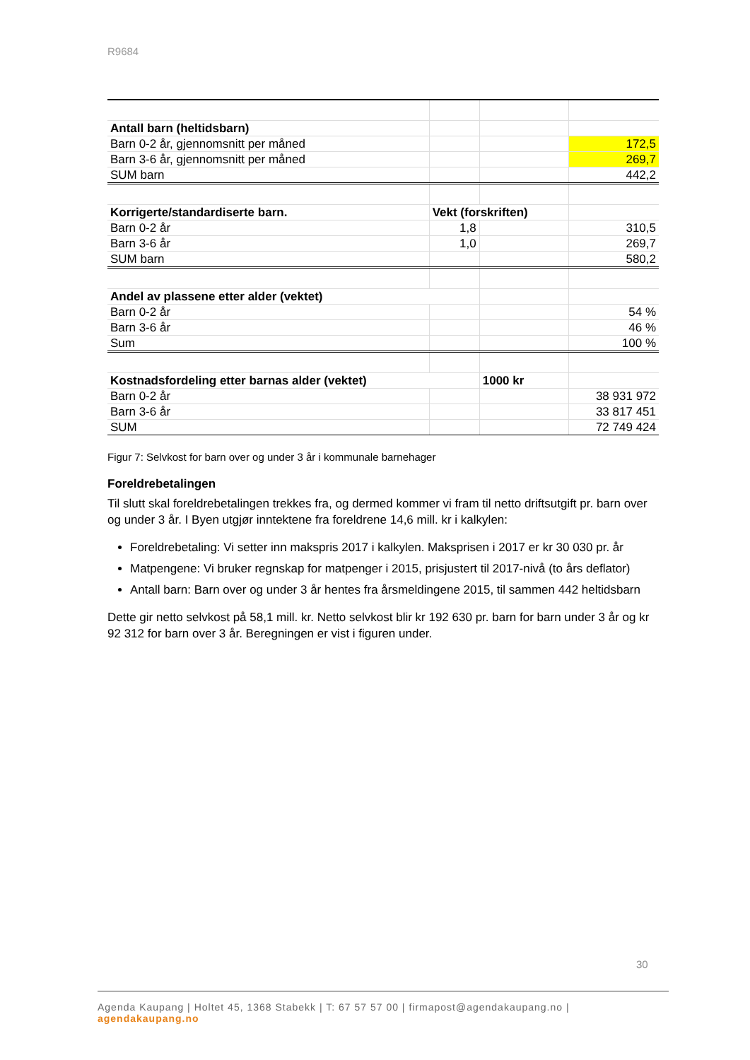R9684
| Antall barn (heltidsbarn) | | | |
| Barn 0-2 år, gjennomsnitt per måned | | | 172,5 |
| Barn 3-6 år, gjennomsnitt per måned | | | 269,7 |
| SUM barn | | | 442,2 |
| Korrigerte/standardiserte barn. | Vekt (forskriften) | | |
| Barn 0-2 år | 1,8 | | 310,5 |
| Barn 3-6 år | 1,0 | | 269,7 |
| SUM barn | | | 580,2 |
| Andel av plassene etter alder (vektet) | | | |
| Barn 0-2 år | | | 54 % |
| Barn 3-6 år | | | 46 % |
| Sum | | | 100 % |
| Kostnadsfordeling etter barnas alder (vektet) | | 1000 kr | |
| Barn 0-2 år | | | 38 931 972 |
| Barn 3-6 år | | | 33 817 451 |
| SUM | | | 72 749 424 |
Figur 7: Selvkost for barn over og under 3 år i kommunale barnehager
Foreldrebetalingen
Til slutt skal foreldrebetalingen trekkes fra, og dermed kommer vi fram til netto driftsutgift pr. barn over og under 3 år. I Byen utgjør inntektene fra foreldrene 14,6 mill. kr i kalkylen:
Foreldrebetaling: Vi setter inn makspris 2017 i kalkylen. Maksprisen i 2017 er kr 30 030 pr. år
Matpengene: Vi bruker regnskap for matpenger i 2015, prisjustert til 2017-nivå (to års deflator)
Antall barn: Barn over og under 3 år hentes fra årsmeldingene 2015, til sammen 442 heltidsbarn
Dette gir netto selvkost på 58,1 mill. kr. Netto selvkost blir kr 192 630 pr. barn for barn under 3 år og kr 92 312 for barn over 3 år. Beregningen er vist i figuren under.
30
Agenda Kaupang | Holtet 45, 1368 Stabekk | T: 67 57 57 00 | firmapost@agendakaupang.no | agendakaupang.no